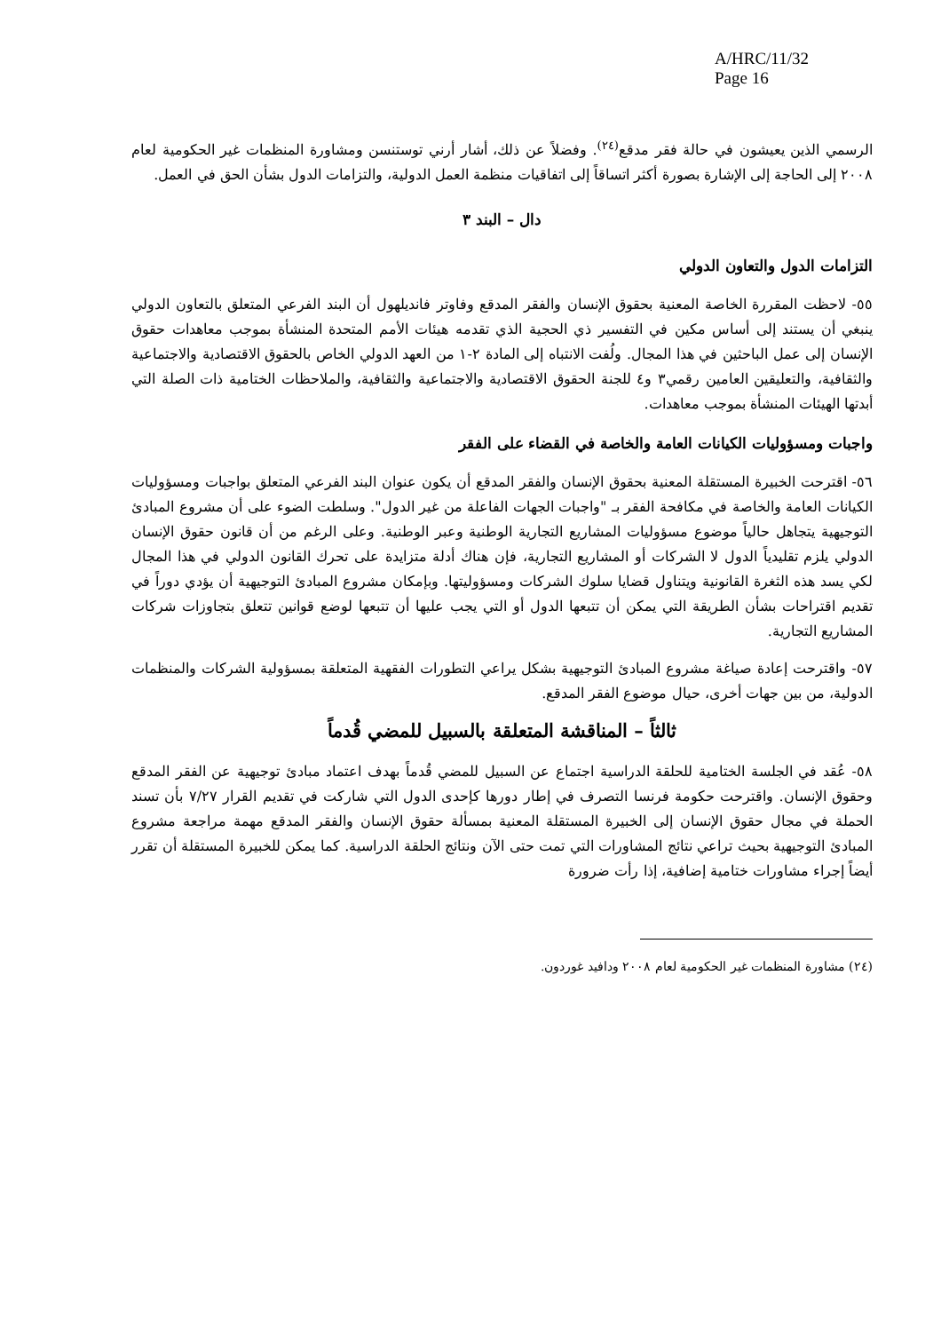A/HRC/11/32
Page 16
الرسمي الذين يعيشون في حالة فقر مدقع<sup>(٢٤)</sup>. وفضلاً عن ذلك، أشار أرني توستنسن ومشاورة المنظمات غير الحكومية لعام ٢٠٠٨ إلى الحاجة إلى الإشارة بصورة أكثر اتساقاً إلى اتفاقيات منظمة العمل الدولية، والتزامات الدول بشأن الحق في العمل.
دال – البند ٣
التزامات الدول والتعاون الدولي
٥٥- لاحظت المقررة الخاصة المعنية بحقوق الإنسان والفقر المدقع وفاوتر فانديلهول أن البند الفرعي المتعلق بالتعاون الدولي ينبغي أن يستند إلى أساس مكين في التفسير ذي الحجية الذي تقدمه هيئات الأمم المتحدة المنشأة بموجب معاهدات حقوق الإنسان إلى عمل الباحثين في هذا المجال. ولُفت الانتباه إلى المادة ٢-١ من العهد الدولي الخاص بالحقوق الاقتصادية والاجتماعية والثقافية، والتعليقين العامين رقمي٣ و٤ للجنة الحقوق الاقتصادية والاجتماعية والثقافية، والملاحظات الختامية ذات الصلة التي أبدتها الهيئات المنشأة بموجب معاهدات.
واجبات ومسؤوليات الكيانات العامة والخاصة في القضاء على الفقر
٥٦- اقترحت الخبيرة المستقلة المعنية بحقوق الإنسان والفقر المدقع أن يكون عنوان البند الفرعي المتعلق بواجبات ومسؤوليات الكيانات العامة والخاصة في مكافحة الفقر بـ "واجبات الجهات الفاعلة من غير الدول". وسلطت الضوء على أن مشروع المبادئ التوجيهية يتجاهل حالياً موضوع مسؤوليات المشاريع التجارية الوطنية وعبر الوطنية. وعلى الرغم من أن قانون حقوق الإنسان الدولي يلزم تقليدياً الدول لا الشركات أو المشاريع التجارية، فإن هناك أدلة متزايدة على تحرك القانون الدولي في هذا المجال لكي يسد هذه الثغرة القانونية ويتناول قضايا سلوك الشركات ومسؤوليتها. وبإمكان مشروع المبادئ التوجيهية أن يؤدي دوراً في تقديم اقتراحات بشأن الطريقة التي يمكن أن تتبعها الدول أو التي يجب عليها أن تتبعها لوضع قوانين تتعلق بتجاوزات شركات المشاريع التجارية.
٥٧- واقترحت إعادة صياغة مشروع المبادئ التوجيهية بشكل يراعي التطورات الفقهية المتعلقة بمسؤولية الشركات والمنظمات الدولية، من بين جهات أخرى، حيال موضوع الفقر المدقع.
ثالثاً – المناقشة المتعلقة بالسبيل للمضي قُدماً
٥٨- عُقد في الجلسة الختامية للحلقة الدراسية اجتماع عن السبيل للمضي قُدماً بهدف اعتماد مبادئ توجيهية عن الفقر المدقع وحقوق الإنسان. واقترحت حكومة فرنسا التصرف في إطار دورها كإحدى الدول التي شاركت في تقديم القرار ٧/٢٧ بأن تسند الحملة في مجال حقوق الإنسان إلى الخبيرة المستقلة المعنية بمسألة حقوق الإنسان والفقر المدقع مهمة مراجعة مشروع المبادئ التوجيهية بحيث تراعي نتائج المشاورات التي تمت حتى الآن ونتائج الحلقة الدراسية. كما يمكن للخبيرة المستقلة أن تقرر أيضاً إجراء مشاورات ختامية إضافية، إذا رأت ضرورة
(٢٤) مشاورة المنظمات غير الحكومية لعام ٢٠٠٨ ودافيد غوردون.